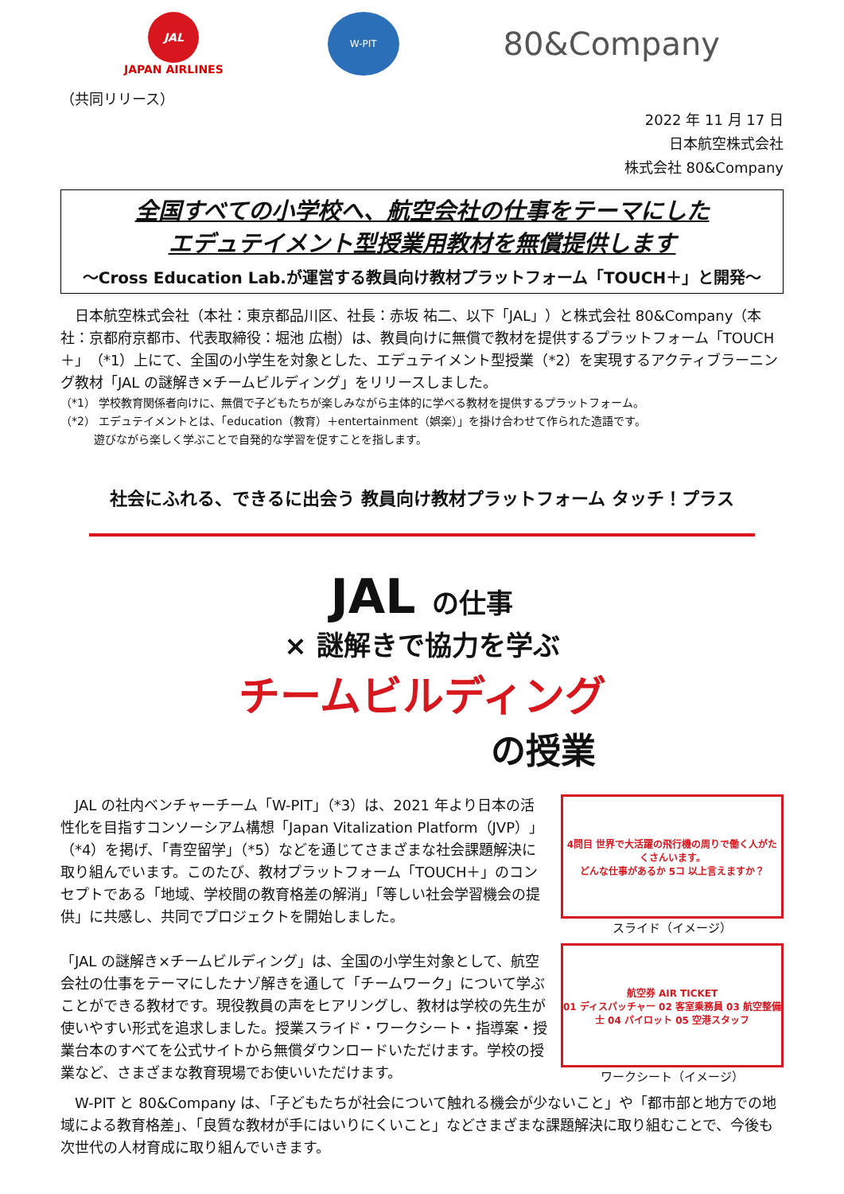JAL
JAPAN AIRLINES
W-PIT
80&Company
（共同リリース）
2022 年 11 月 17 日
日本航空株式会社
株式会社 80&Company
全国すべての小学校へ、航空会社の仕事をテーマにした
エデュテイメント型授業用教材を無償提供します
～Cross Education Lab.が運営する教員向け教材プラットフォーム「TOUCH＋」と開発～
　日本航空株式会社（本社：東京都品川区、社長：赤坂 祐二、以下「JAL」）と株式会社 80&Company（本社：京都府京都市、代表取締役：堀池 広樹）は、教員向けに無償で教材を提供するプラットフォーム「TOUCH＋」（*1）上にて、全国の小学生を対象とした、エデュテイメント型授業（*2）を実現するアクティブラーニング教材「JAL の謎解き×チームビルディング」をリリースしました。
（*1） 学校教育関係者向けに、無償で子どもたちが楽しみながら主体的に学べる教材を提供するプラットフォーム。
（*2） エデュテイメントとは、「education（教育）＋entertainment（娯楽）」を掛け合わせて作られた造語です。
　　　遊びながら楽しく学ぶことで自発的な学習を促すことを指します。
社会にふれる、できるに出会う 教員向け教材プラットフォーム タッチ！プラス
JAL の仕事
× 謎解きで協力を学ぶ
チームビルディング
の授業
　JAL の社内ベンチャーチーム「W-PIT」（*3）は、2021 年より日本の活性化を目指すコンソーシアム構想「Japan Vitalization Platform（JVP）」（*4）を掲げ、「青空留学」（*5）などを通じてさまざまな社会課題解決に取り組んでいます。このたび、教材プラットフォーム「TOUCH＋」のコンセプトである「地域、学校間の教育格差の解消」「等しい社会学習機会の提供」に共感し、共同でプロジェクトを開始しました。
「JAL の謎解き×チームビルディング」は、全国の小学生対象として、航空会社の仕事をテーマにしたナゾ解きを通して「チームワーク」について学ぶことができる教材です。現役教員の声をヒアリングし、教材は学校の先生が使いやすい形式を追求しました。授業スライド・ワークシート・指導案・授業台本のすべてを公式サイトから無償ダウンロードいただけます。学校の授業など、さまざまな教育現場でお使いいただけます。
4問目 世界で大活躍の飛行機の周りで働く人がたくさんいます。
どんな仕事があるか 5コ 以上言えますか？
スライド（イメージ）
航空券 AIR TICKET
01 ディスパッチャー 02 客室乗務員 03 航空整備士 04 パイロット 05 空港スタッフ
ワークシート（イメージ）
　W-PIT と 80&Company は、「子どもたちが社会について触れる機会が少ないこと」や「都市部と地方での地域による教育格差」、「良質な教材が手にはいりにくいこと」などさまざまな課題解決に取り組むことで、今後も次世代の人材育成に取り組んでいきます。